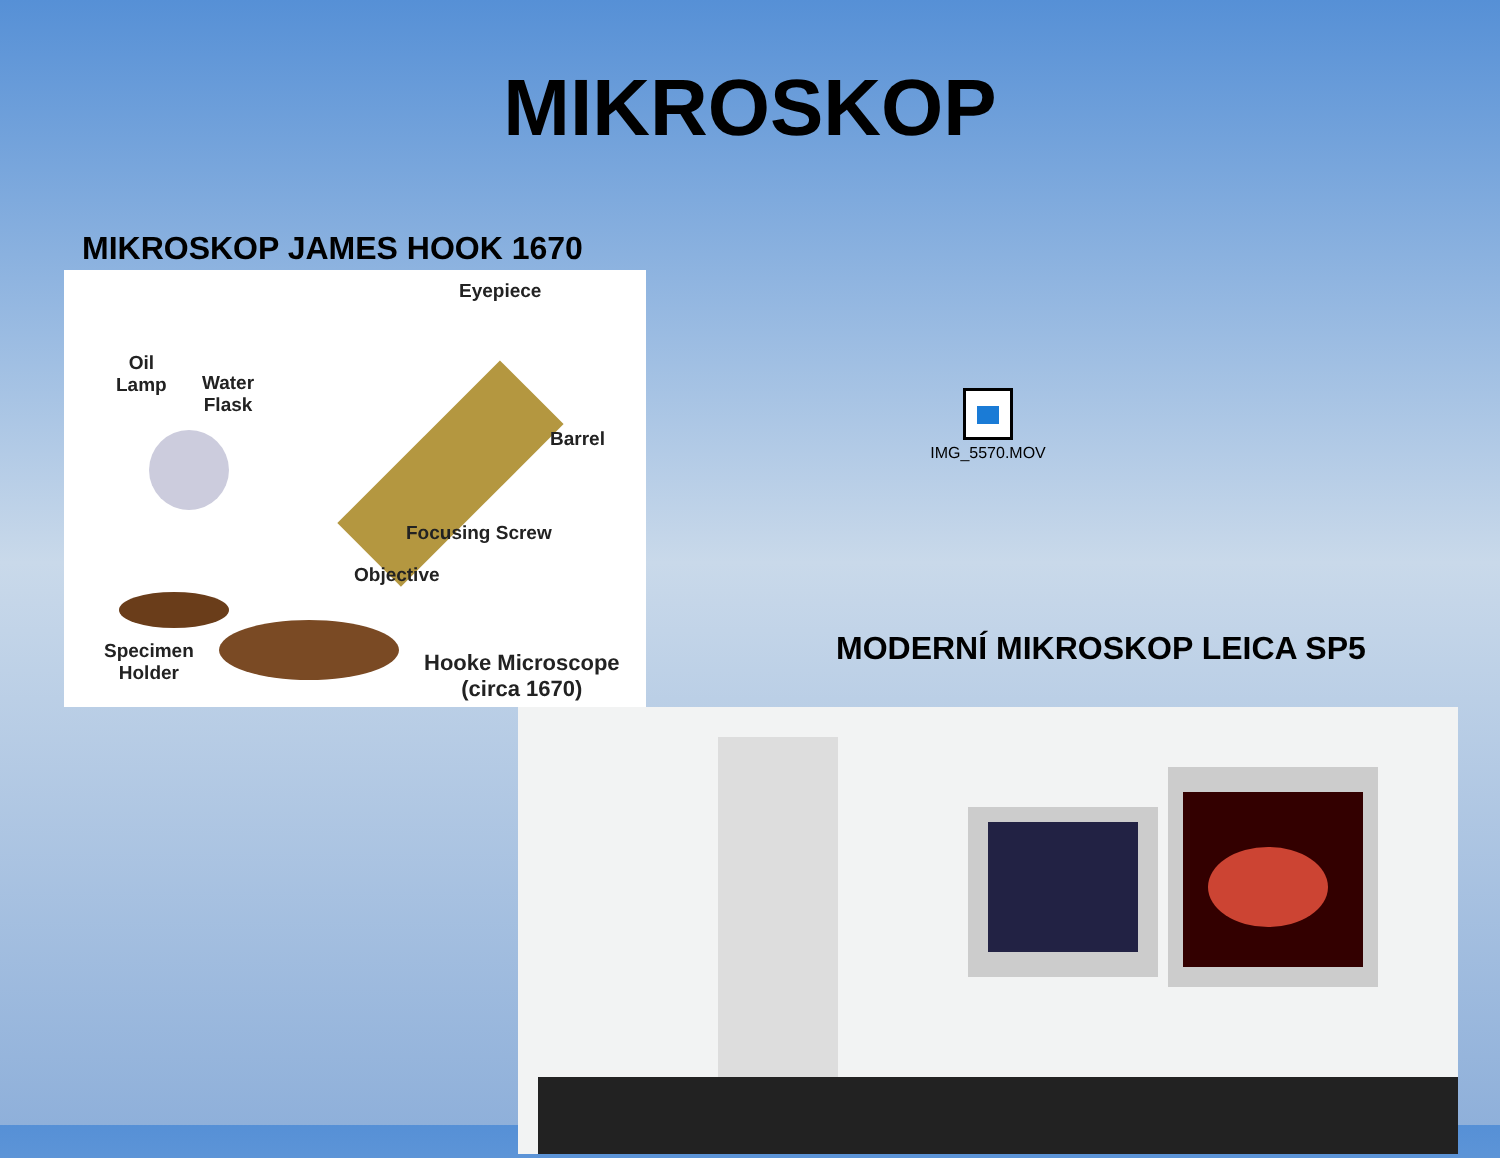MIKROSKOP
MIKROSKOP JAMES HOOK 1670
Eyepiece
Oil
Lamp
Water
Flask
Barrel
Focusing Screw
Objective
Specimen
Holder
Hooke Microscope
(circa 1670)
IMG_5570.MOV
MODERNÍ MIKROSKOP LEICA SP5